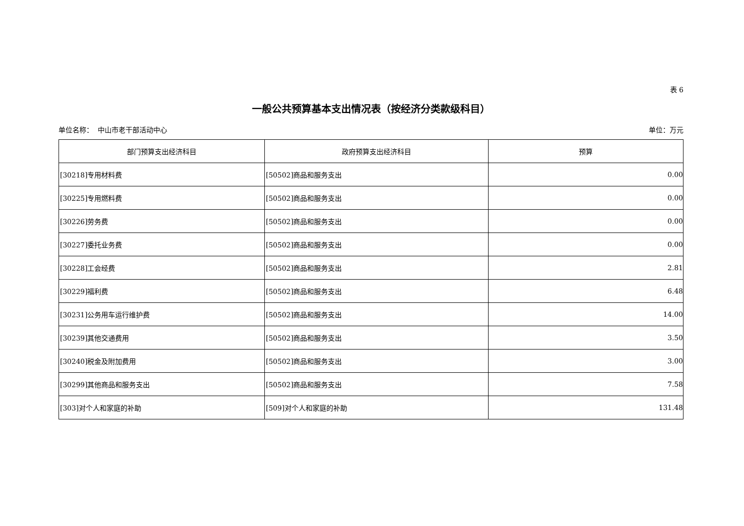表 6
一般公共预算基本支出情况表（按经济分类款级科目）
单位名称： 中山市老干部活动中心 单位：万元
| 部门预算支出经济科目 | 政府预算支出经济科目 | 预算 |
| --- | --- | --- |
| [30218]专用材料费 | [50502]商品和服务支出 | 0.00 |
| [30225]专用燃料费 | [50502]商品和服务支出 | 0.00 |
| [30226]劳务费 | [50502]商品和服务支出 | 0.00 |
| [30227]委托业务费 | [50502]商品和服务支出 | 0.00 |
| [30228]工会经费 | [50502]商品和服务支出 | 2.81 |
| [30229]福利费 | [50502]商品和服务支出 | 6.48 |
| [30231]公务用车运行维护费 | [50502]商品和服务支出 | 14.00 |
| [30239]其他交通费用 | [50502]商品和服务支出 | 3.50 |
| [30240]税金及附加费用 | [50502]商品和服务支出 | 3.00 |
| [30299]其他商品和服务支出 | [50502]商品和服务支出 | 7.58 |
| [303]对个人和家庭的补助 | [509]对个人和家庭的补助 | 131.48 |